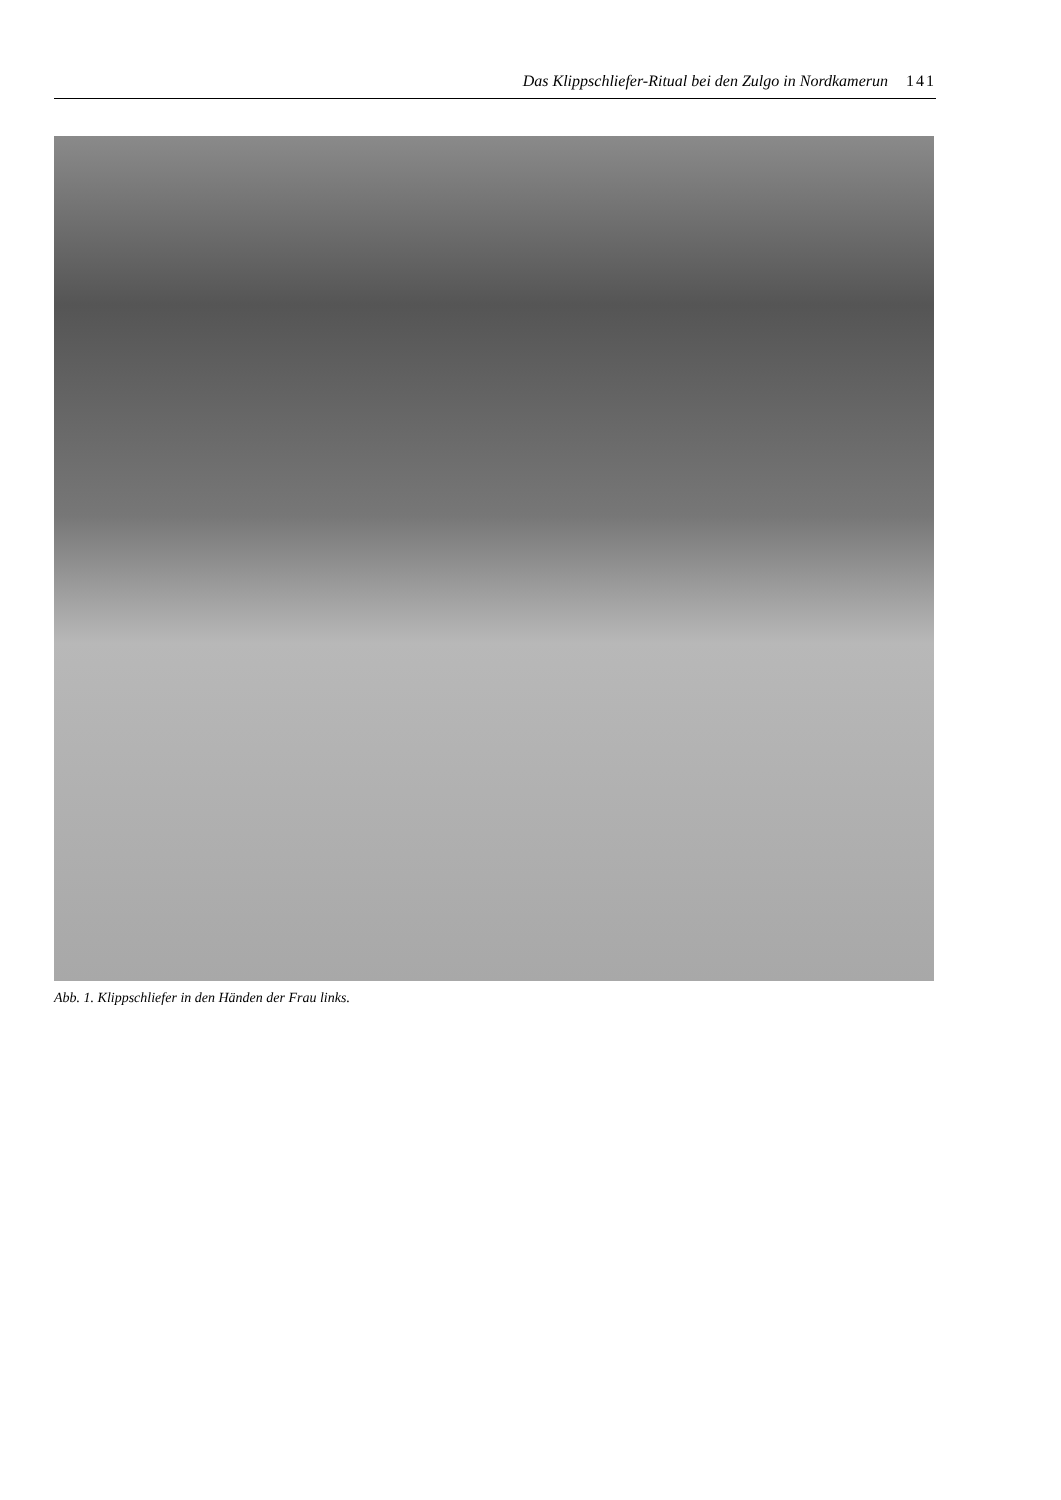Das Klippschliefer-Ritual bei den Zulgo in Nordkamerun 141
Abb. 1. Klippschliefer in den Händen der Frau links.